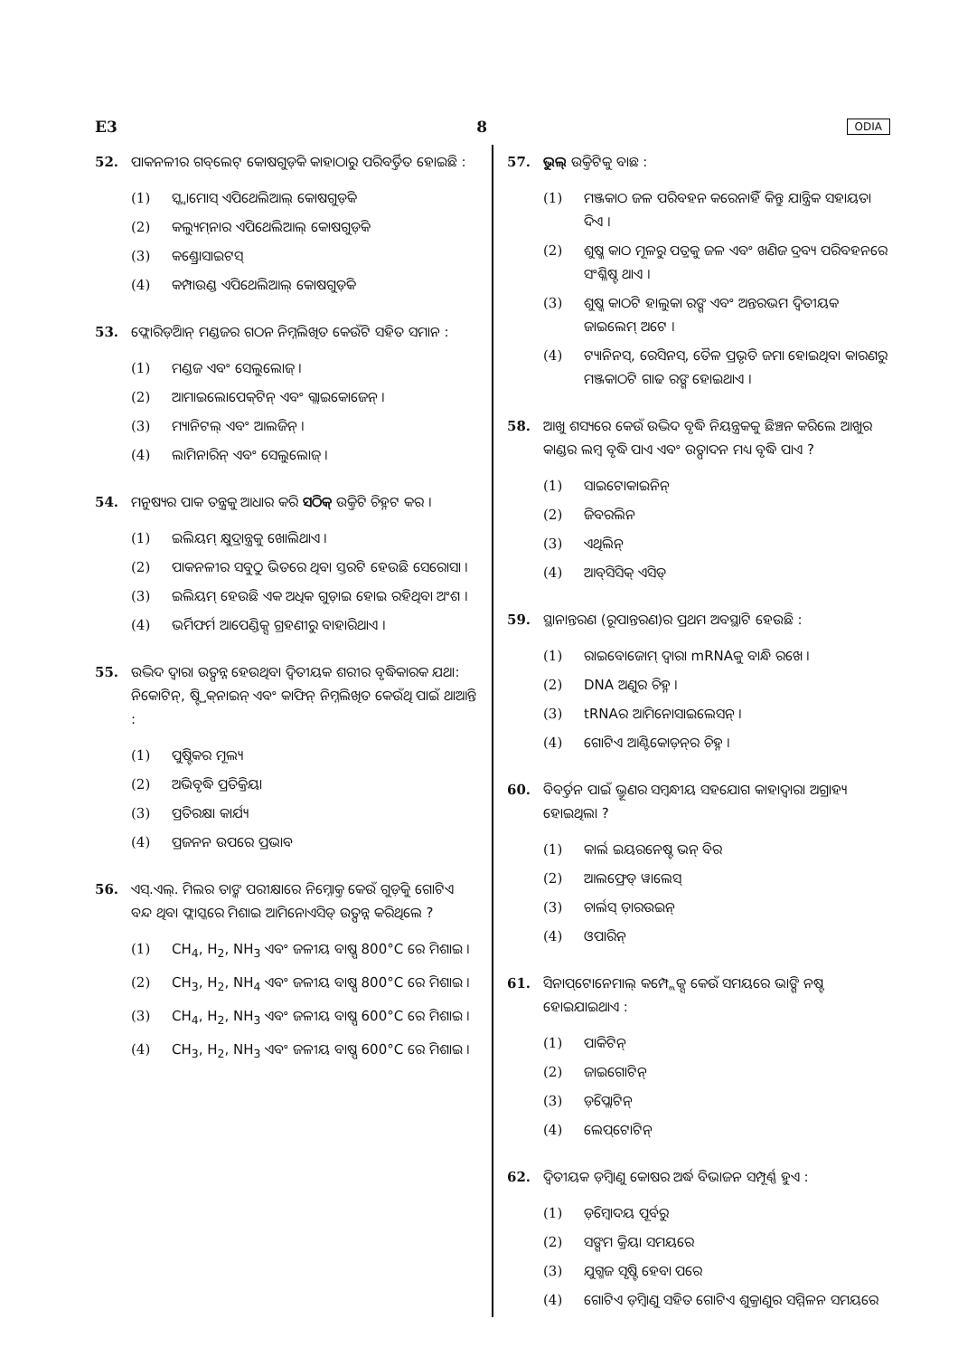E3 8 ODIA
52. ପାକନଳୀର ଗବ୍‌ଲେଟ୍ କୋଷଗୁଡ଼ିକ କାହାଠାରୁ ପରିବର୍ତ୍ତିତ ହୋଇଛି :
(1) ସ୍କ୍ୱାମୋସ୍ ଏପିଥେଲିଆଲ୍ କୋଷଗୁଡ଼ିକ
(2) କଲ୍ୟୁମ୍‌ନାର ଏପିଥେଲିଆଲ୍ କୋଷଗୁଡ଼ିକ
(3) କଣ୍ଡ୍ରୋସାଇଟସ୍
(4) କମ୍ପାଉଣ୍ଡ ଏପିଥେଲିଆଲ୍ କୋଷଗୁଡ଼ିକ
53. ଫ୍ଲୋରିଡ଼ିଆନ୍ ମଣ୍ଡଜର ଗଠନ ନିମ୍ନଲିଖିତ କେଉଁଟି ସହିତ ସମାନ :
(1) ମଣ୍ଡଜ ଏବଂ ସେଲୁଲୋଜ୍ ।
(2) ଆମାଇଲୋପେକ୍‌ଟିନ୍ ଏବଂ ଗ୍ଲାଇକୋଜେନ୍ ।
(3) ମ୍ୟାନିଟଲ୍ ଏବଂ ଆଲଜିନ୍ ।
(4) ଲାମିନାରିନ୍ ଏବଂ ସେଲୁଲୋଜ୍ ।
54. ମନୁଷ୍ୟର ପାକ ତନ୍ତ୍ରକୁ ଆଧାର କରି ସଠିକ୍ ଉକ୍ତିଟି ଚିହ୍ନଟ କର ।
(1) ଇଲିୟମ୍ କ୍ଷୁଦ୍ରାନ୍ତ୍ରକୁ ଖୋଲିଥାଏ ।
(2) ପାକନଳୀର ସବୁଠୁ ଭିତରେ ଥିବା ସ୍ତରଟି ହେଉଛି ସେରୋସା ।
(3) ଇଲିୟମ୍ ହେଉଛି ଏକ ଅଧିକ ଗୁଡ଼ାଇ ହୋଇ ରହିଥିବା ଅଂଶ ।
(4) ଭର୍ମିଫର୍ମ ଆପେଣ୍ଡିକ୍ସ ଗ୍ରହଣୀରୁ ବାହାରିଥାଏ ।
55. ଉଦ୍ଭିଦ ଦ୍ୱାରା ଉତ୍ପନ୍ନ ହେଉଥିବା ଦ୍ୱିତୀୟକ ଶରୀର ବୃଦ୍ଧିକାରକ ଯଥା: ନିକୋଟିନ୍, ଷ୍ଟ୍ରିକ୍‌ନାଇନ୍ ଏବଂ କାଫିନ୍ ନିମ୍ନଲିଖିତ କେଉଁଥି ପାଇଁ ଥାଆନ୍ତି :
(1) ପୁଷ୍ଟିକର ମୂଲ୍ୟ
(2) ଅଭିବୃଦ୍ଧି ପ୍ରତିକ୍ରିୟା
(3) ପ୍ରତିରକ୍ଷା କାର୍ଯ୍ୟ
(4) ପ୍ରଜନନ ଉପରେ ପ୍ରଭାବ
56. ଏସ୍.ଏଲ୍. ମିଲର ତାଙ୍କ ପରୀକ୍ଷାରେ ନିମ୍ନୋକ୍ତ କେଉଁ ଗୁଡ଼ିକୁ ଗୋଟିଏ ବନ୍ଦ ଥିବା ଫ୍ଲାସ୍କରେ ମିଶାଇ ଆମିନୋଏସିଡ୍ ଉତ୍ପନ୍ନ କରିଥିଲେ ?
(1) CH<sub>4</sub>, H<sub>2</sub>, NH<sub>3</sub> ଏବଂ ଜଳୀୟ ବାଷ୍ପ 800°C ରେ ମିଶାଇ ।
(2) CH<sub>3</sub>, H<sub>2</sub>, NH<sub>4</sub> ଏବଂ ଜଳୀୟ ବାଷ୍ପ 800°C ରେ ମିଶାଇ ।
(3) CH<sub>4</sub>, H<sub>2</sub>, NH<sub>3</sub> ଏବଂ ଜଳୀୟ ବାଷ୍ପ 600°C ରେ ମିଶାଇ ।
(4) CH<sub>3</sub>, H<sub>2</sub>, NH<sub>3</sub> ଏବଂ ଜଳୀୟ ବାଷ୍ପ 600°C ରେ ମିଶାଇ ।
57. ଭୁଲ୍ ଉକ୍ତିଟିକୁ ବାଛ :
(1) ମଞ୍ଜକାଠ ଜଳ ପରିବହନ କରେନାହିଁ କିନ୍ତୁ ଯାନ୍ତ୍ରିକ ସହାୟତା ଦିଏ ।
(2) ଶୁଷ୍କ କାଠ ମୂଳରୁ ପତ୍ରକୁ ଜଳ ଏବଂ ଖଣିଜ ଦ୍ରବ୍ୟ ପରିବହନରେ ସଂଶ୍ଳିଷ୍ଟ ଥାଏ ।
(3) ଶୁଷ୍କ କାଠଟି ହାଲୁକା ରଙ୍ଗ ଏବଂ ଅନ୍ତରଭମ ଦ୍ୱିତୀୟକ ଜାଇଲେମ୍ ଅଟେ ।
(4) ଟ୍ୟାନିନସ୍, ରେସିନସ୍, ତୈଳ ପ୍ରଭୃତି ଜମା ହୋଇଥିବା କାରଣରୁ ମଞ୍ଜକାଠଟି ଗାଢ ରଙ୍ଗ ହୋଇଥାଏ ।
58. ଆଖୁ ଶସ୍ୟରେ କେଉଁ ଉଦ୍ଭିଦ ବୃଦ୍ଧି ନିୟନ୍ତ୍ରକକୁ ଛିଞ୍ଚନ କରିଲେ ଆଖୁର କାଣ୍ଡର ଲମ୍ବ ବୃଦ୍ଧି ପାଏ ଏବଂ ଉତ୍ପାଦନ ମଧ୍ୟ ବୃଦ୍ଧି ପାଏ ?
(1) ସାଇଟୋକାଇନିନ୍
(2) ଜିବରଲିନ
(3) ଏଥିଲିନ୍
(4) ଆବ୍‌ସିସିକ୍ ଏସିଡ୍
59. ସ୍ଥାନାନ୍ତରଣ (ରୂପାନ୍ତରଣ)ର ପ୍ରଥମ ଅବସ୍ଥାଟି ହେଉଛି :
(1) ରାଇବୋଜୋମ୍ ଦ୍ୱାରା mRNAକୁ ବାନ୍ଧି ରଖେ ।
(2) DNA ଅଣୁର ଚିହ୍ନ ।
(3) tRNAର ଆମିନୋସାଇଲେସନ୍ ।
(4) ଗୋଟିଏ ଆଣ୍ଟିକୋଡ଼ନ୍‌ର ଚିହ୍ନ ।
60. ବିବର୍ତ୍ତନ ପାଇଁ ଭ୍ରୂଣର ସମ୍ବନ୍ଧୀୟ ସହଯୋଗ କାହାଦ୍ୱାରା ଅଗ୍ରାହ୍ୟ ହୋଇଥିଲା ?
(1) କାର୍ଲ ଇୟରନେଷ୍ଟ ଭନ୍ ବିର
(2) ଆଲଫ୍ରେଡ୍ ୱାଲେସ୍
(3) ଚାର୍ଲସ୍ ଡ଼ାରଉଇନ୍
(4) ଓପାରିନ୍
61. ସିନାପ୍‌ଟୋନେମାଲ୍ କମ୍ପ୍ଲେକ୍ସ କେଉଁ ସମୟରେ ଭାଙ୍ଗି ନଷ୍ଟ ହୋଇଯାଇଥାଏ :
(1) ପାକିଟିନ୍
(2) ଜାଇଗୋଟିନ୍
(3) ଡ଼ିପ୍ଲୋଟିନ୍
(4) ଲେପ୍‌ଟୋଟିନ୍
62. ଦ୍ୱିତୀୟକ ଡ଼ିମ୍ବାଣୁ କୋଷର ଅର୍ଦ୍ଧ ବିଭାଜନ ସମ୍ପୂର୍ଣ୍ଣ ହୁଏ :
(1) ଡ଼ିମ୍ବୋଦୟ ପୂର୍ବରୁ
(2) ସଙ୍ଗମ କ୍ରିୟା ସମୟରେ
(3) ଯୁଗ୍ମଜ ସୃଷ୍ଟି ହେବା ପରେ
(4) ଗୋଟିଏ ଡ଼ିମ୍ବାଣୁ ସହିତ ଗୋଟିଏ ଶୁକ୍ରାଣୁର ସମ୍ମିଳନ ସମୟରେ